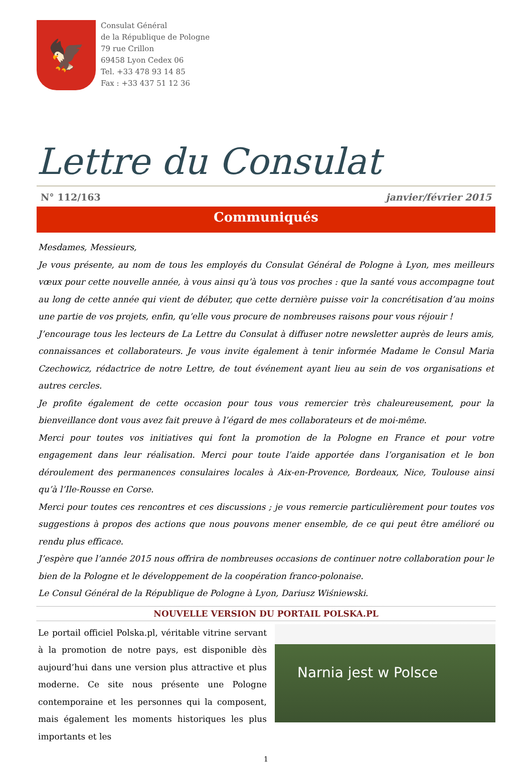🦅
Consulat Général
de la République de Pologne
79 rue Crillon
69458 Lyon Cedex 06
Tel. +33 478 93 14 85
Fax : +33 437 51 12 36
Lettre du Consulat
N° 112/163 janvier/février 2015
Communiqués
Mesdames, Messieurs,
Je vous présente, au nom de tous les employés du Consulat Général de Pologne à Lyon, mes meilleurs vœux pour cette nouvelle année, à vous ainsi qu’à tous vos proches : que la santé vous accompagne tout au long de cette année qui vient de débuter, que cette dernière puisse voir la concrétisation d’au moins une partie de vos projets, enfin, qu’elle vous procure de nombreuses raisons pour vous réjouir !
J’encourage tous les lecteurs de La Lettre du Consulat à diffuser notre newsletter auprès de leurs amis, connaissances et collaborateurs. Je vous invite également à tenir informée Madame le Consul Maria Czechowicz, rédactrice de notre Lettre, de tout événement ayant lieu au sein de vos organisations et autres cercles.
Je profite également de cette occasion pour tous vous remercier très chaleureusement, pour la bienveillance dont vous avez fait preuve à l’égard de mes collaborateurs et de moi-même.
Merci pour toutes vos initiatives qui font la promotion de la Pologne en France et pour votre engagement dans leur réalisation. Merci pour toute l’aide apportée dans l’organisation et le bon déroulement des permanences consulaires locales à Aix-en-Provence, Bordeaux, Nice, Toulouse ainsi qu’à l’Ile-Rousse en Corse.
Merci pour toutes ces rencontres et ces discussions ; je vous remercie particulièrement pour toutes vos suggestions à propos des actions que nous pouvons mener ensemble, de ce qui peut être amélioré ou rendu plus efficace.
J’espère que l’année 2015 nous offrira de nombreuses occasions de continuer notre collaboration pour le bien de la Pologne et le développement de la coopération franco-polonaise.
Le Consul Général de la République de Pologne à Lyon, Dariusz Wiśniewski.
NOUVELLE VERSION DU PORTAIL POLSKA.PL
Le portail officiel Polska.pl, véritable vitrine servant à la promotion de notre pays, est disponible dès aujourd’hui dans une version plus attractive et plus moderne. Ce site nous présente une Pologne contemporaine et les personnes qui la composent, mais également les moments historiques les plus importants et les
Narnia jest w Polsce
1